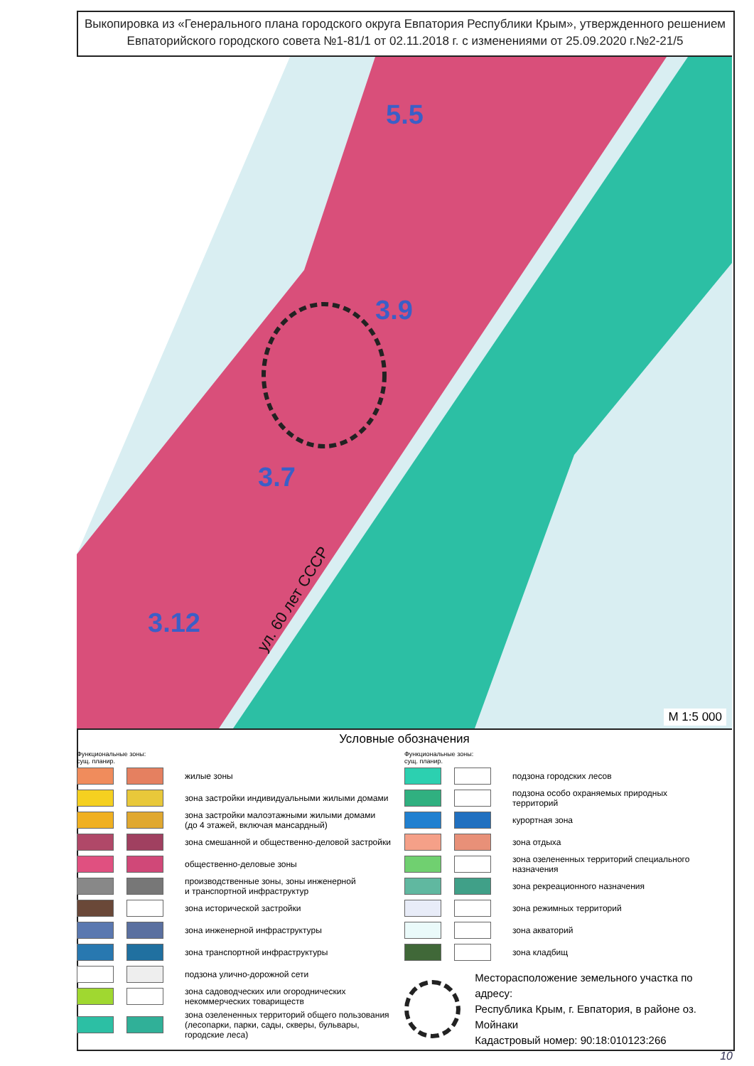Выкопировка из «Генерального плана городского округа Евпатория Республики Крым», утвержденного решением Евпаторийского городского совета №1-81/1 от 02.11.2018 г. с изменениями от 25.09.2020 г.№2-21/5
5.5
3.9
3.7
3.12
ул. 60 лет СССР
М 1:5 000
Условные обозначения
Функциональные зоны:
сущ. планир.
жилые зоны
зона застройки индивидуальными жилыми домами
зона застройки малоэтажными жилыми домами
(до 4 этажей, включая мансардный)
зона смешанной и общественно-деловой застройки
общественно-деловые зоны
производственные зоны, зоны инженерной
и транспортной инфраструктур
зона исторической застройки
зона инженерной инфраструктуры
зона транспортной инфраструктуры
подзона улично-дорожной сети
зона садоводческих или огороднических
некоммерческих товариществ
зона озелененных территорий общего пользования
(лесопарки, парки, сады, скверы, бульвары,
городские леса)
Функциональные зоны:
сущ. планир.
подзона городских лесов
подзона особо охраняемых природных
территорий
курортная зона
зона отдыха
зона озелененных территорий специального
назначения
зона рекреационного назначения
зона режимных территорий
зона акваторий
зона кладбищ
Месторасположение земельного участка по адресу:
Республика Крым, г. Евпатория, в районе оз. Мойнаки
Кадастровый номер: 90:18:010123:266
10